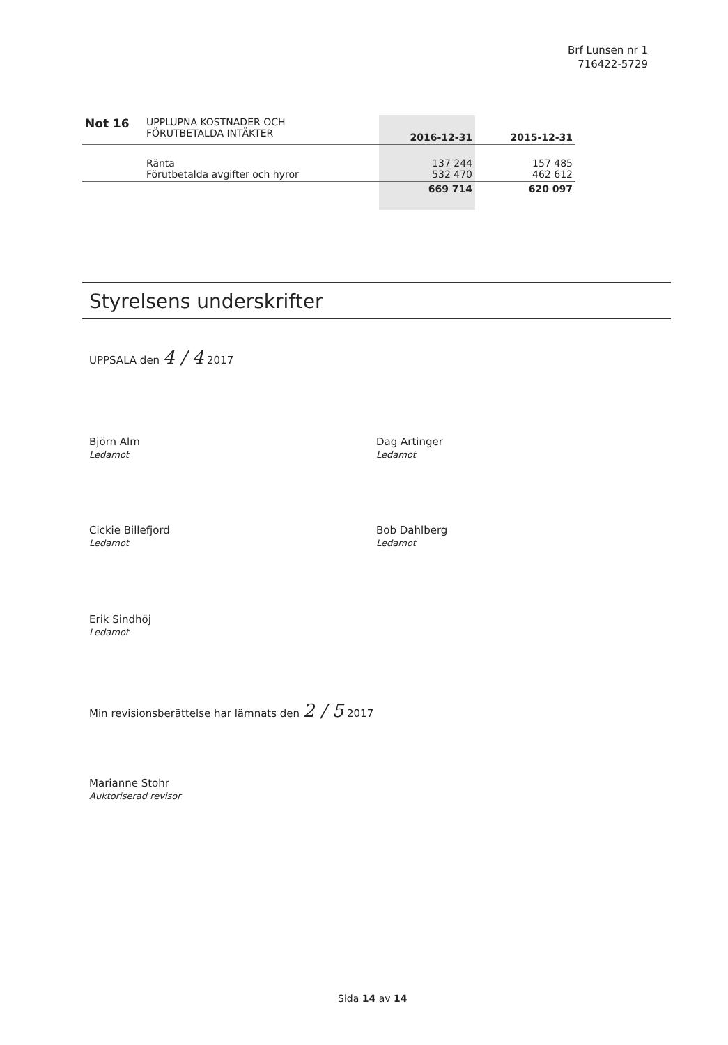Brf Lunsen nr 1
716422-5729
| Not 16 | UPPLUPNA KOSTNADER OCH FÖRUTBETALDA INTÄKTER | 2016-12-31 | 2015-12-31 |
| | Ränta Förutbetalda avgifter och hyror | 137 244 532 470 | 157 485 462 612 |
| | | 669 714 | 620 097 |
Styrelsens underskrifter
UPPSALA den 4 / 4 2017
Björn Alm
Ledamot
Dag Artinger
Ledamot
Cickie Billefjord
Ledamot
Bob Dahlberg
Ledamot
Erik Sindhöj
Ledamot
Min revisionsberättelse har lämnats den 2 / 5 2017
Marianne Stohr
Auktoriserad revisor
Sida 14 av 14